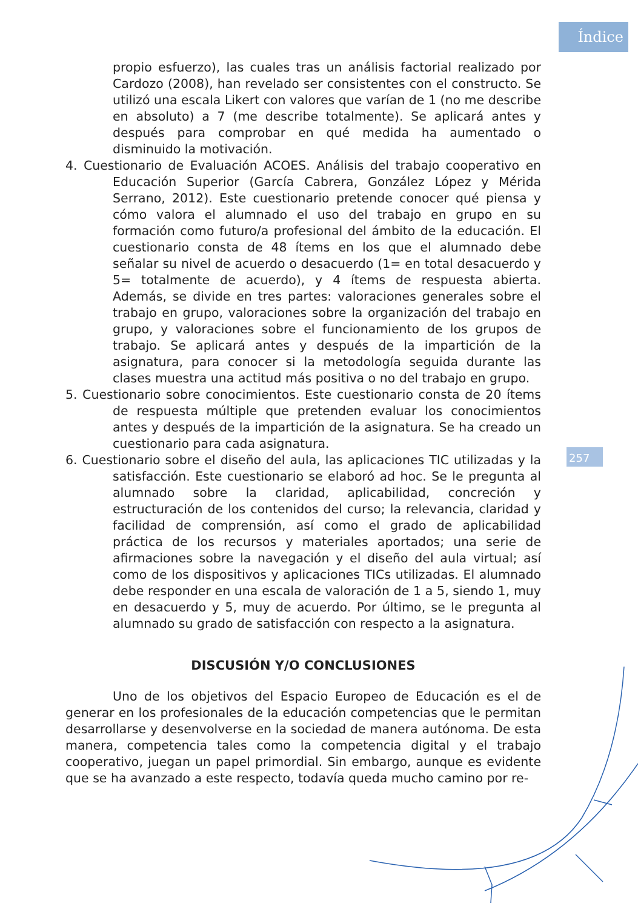Índice
257
propio esfuerzo), las cuales tras un análisis factorial realizado por Cardozo (2008), han revelado ser consistentes con el constructo. Se utilizó una escala Likert con valores que varían de 1 (no me describe en absoluto) a 7 (me describe totalmente). Se aplicará antes y después para comprobar en qué medida ha aumentado o disminuido la motivación.
4. Cuestionario de Evaluación ACOES. Análisis del trabajo cooperativo en Educación Superior (García Cabrera, González López y Mérida Serrano, 2012). Este cuestionario pretende conocer qué piensa y cómo valora el alumnado el uso del trabajo en grupo en su formación como futuro/a profesional del ámbito de la educación. El cuestionario consta de 48 ítems en los que el alumnado debe señalar su nivel de acuerdo o desacuerdo (1= en total desacuerdo y 5= totalmente de acuerdo), y 4 ítems de respuesta abierta. Además, se divide en tres partes: valoraciones generales sobre el trabajo en grupo, valoraciones sobre la organización del trabajo en grupo, y valoraciones sobre el funcionamiento de los grupos de trabajo. Se aplicará antes y después de la impartición de la asignatura, para conocer si la metodología seguida durante las clases muestra una actitud más positiva o no del trabajo en grupo.
5. Cuestionario sobre conocimientos. Este cuestionario consta de 20 ítems de respuesta múltiple que pretenden evaluar los conocimientos antes y después de la impartición de la asignatura. Se ha creado un cuestionario para cada asignatura.
6. Cuestionario sobre el diseño del aula, las aplicaciones TIC utilizadas y la satisfacción. Este cuestionario se elaboró ad hoc. Se le pregunta al alumnado sobre la claridad, aplicabilidad, concreción y estructuración de los contenidos del curso; la relevancia, claridad y facilidad de comprensión, así como el grado de aplicabilidad práctica de los recursos y materiales aportados; una serie de afirmaciones sobre la navegación y el diseño del aula virtual; así como de los dispositivos y aplicaciones TICs utilizadas. El alumnado debe responder en una escala de valoración de 1 a 5, siendo 1, muy en desacuerdo y 5, muy de acuerdo. Por último, se le pregunta al alumnado su grado de satisfacción con respecto a la asignatura.
DISCUSIÓN Y/O CONCLUSIONES
Uno de los objetivos del Espacio Europeo de Educación es el de generar en los profesionales de la educación competencias que le permitan desarrollarse y desenvolverse en la sociedad de manera autónoma. De esta manera, competencia tales como la competencia digital y el trabajo cooperativo, juegan un papel primordial. Sin embargo, aunque es evidente que se ha avanzado a este respecto, todavía queda mucho camino por re-